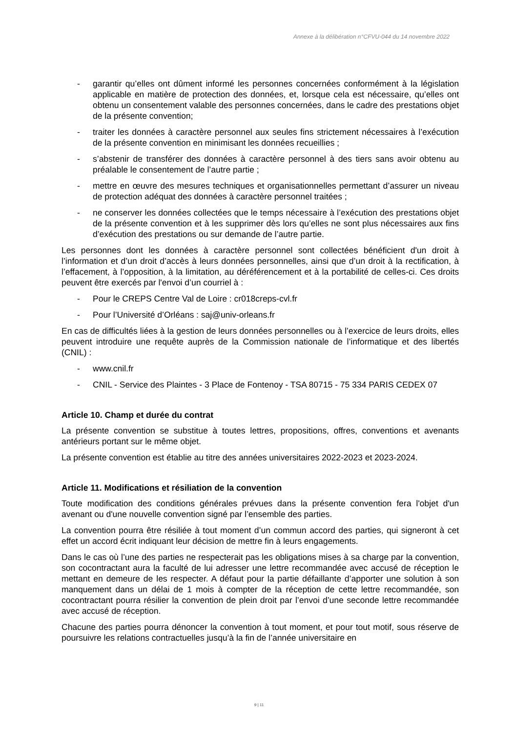Annexe à la délibération n°CFVU-044 du 14 novembre 2022
- garantir qu’elles ont dûment informé les personnes concernées conformément à la législation applicable en matière de protection des données, et, lorsque cela est nécessaire, qu’elles ont obtenu un consentement valable des personnes concernées, dans le cadre des prestations objet de la présente convention;
- traiter les données à caractère personnel aux seules fins strictement nécessaires à l’exécution de la présente convention en minimisant les données recueillies ;
- s’abstenir de transférer des données à caractère personnel à des tiers sans avoir obtenu au préalable le consentement de l’autre partie ;
- mettre en œuvre des mesures techniques et organisationnelles permettant d’assurer un niveau de protection adéquat des données à caractère personnel traitées ;
- ne conserver les données collectées que le temps nécessaire à l’exécution des prestations objet de la présente convention et à les supprimer dès lors qu’elles ne sont plus nécessaires aux fins d’exécution des prestations ou sur demande de l’autre partie.
Les personnes dont les données à caractère personnel sont collectées bénéficient d'un droit à l’information et d’un droit d’accès à leurs données personnelles, ainsi que d’un droit à la rectification, à l’effacement, à l’opposition, à la limitation, au déréférencement et à la portabilité de celles-ci. Ces droits peuvent être exercés par l'envoi d’un courriel à :
- Pour le CREPS Centre Val de Loire : cr018creps-cvl.fr
- Pour l’Université d’Orléans : saj@univ-orleans.fr
En cas de difficultés liées à la gestion de leurs données personnelles ou à l’exercice de leurs droits, elles peuvent introduire une requête auprès de la Commission nationale de l’informatique et des libertés (CNIL) :
- www.cnil.fr
- CNIL - Service des Plaintes - 3 Place de Fontenoy - TSA 80715 - 75 334 PARIS CEDEX 07
Article 10. Champ et durée du contrat
La présente convention se substitue à toutes lettres, propositions, offres, conventions et avenants antérieurs portant sur le même objet.
La présente convention est établie au titre des années universitaires 2022-2023 et 2023-2024.
Article 11. Modifications et résiliation de la convention
Toute modification des conditions générales prévues dans la présente convention fera l'objet d'un avenant ou d'une nouvelle convention signé par l’ensemble des parties.
La convention pourra être résiliée à tout moment d’un commun accord des parties, qui signeront à cet effet un accord écrit indiquant leur décision de mettre fin à leurs engagements.
Dans le cas où l’une des parties ne respecterait pas les obligations mises à sa charge par la convention, son cocontractant aura la faculté de lui adresser une lettre recommandée avec accusé de réception le mettant en demeure de les respecter. A défaut pour la partie défaillante d’apporter une solution à son manquement dans un délai de 1 mois à compter de la réception de cette lettre recommandée, son cocontractant pourra résilier la convention de plein droit par l’envoi d’une seconde lettre recommandée avec accusé de réception.
Chacune des parties pourra dénoncer la convention à tout moment, et pour tout motif, sous réserve de poursuivre les relations contractuelles jusqu’à la fin de l’année universitaire en
9 | 11